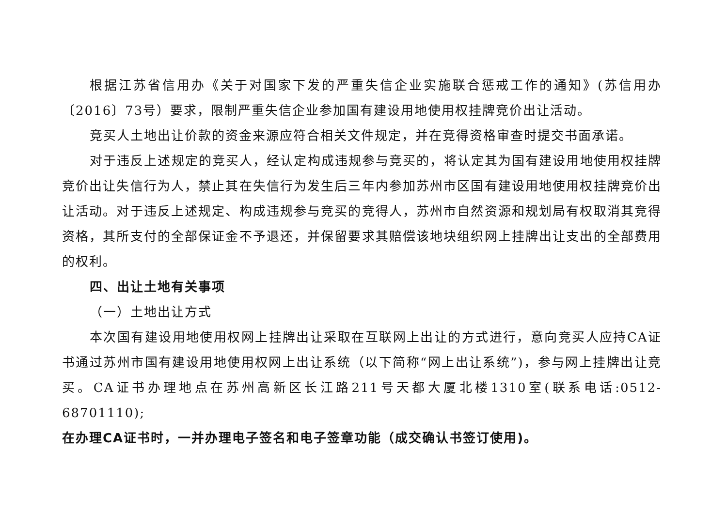根据江苏省信用办《关于对国家下发的严重失信企业实施联合惩戒工作的通知》(苏信用办〔2016〕73号）要求，限制严重失信企业参加国有建设用地使用权挂牌竞价出让活动。
竞买人土地出让价款的资金来源应符合相关文件规定，并在竞得资格审查时提交书面承诺。
对于违反上述规定的竞买人，经认定构成违规参与竞买的，将认定其为国有建设用地使用权挂牌竞价出让失信行为人，禁止其在失信行为发生后三年内参加苏州市区国有建设用地使用权挂牌竞价出让活动。对于违反上述规定、构成违规参与竞买的竞得人，苏州市自然资源和规划局有权取消其竞得资格，其所支付的全部保证金不予退还，并保留要求其赔偿该地块组织网上挂牌出让支出的全部费用的权利。
四、出让土地有关事项
（一）土地出让方式
本次国有建设用地使用权网上挂牌出让采取在互联网上出让的方式进行，意向竞买人应持CA证书通过苏州市国有建设用地使用权网上出让系统（以下简称“网上出让系统”)，参与网上挂牌出让竞买。CA证书办理地点在苏州高新区长江路211号天都大厦北楼1310室(联系电话:0512-68701110);
在办理CA证书时，一并办理电子签名和电子签章功能（成交确认书签订使用)。